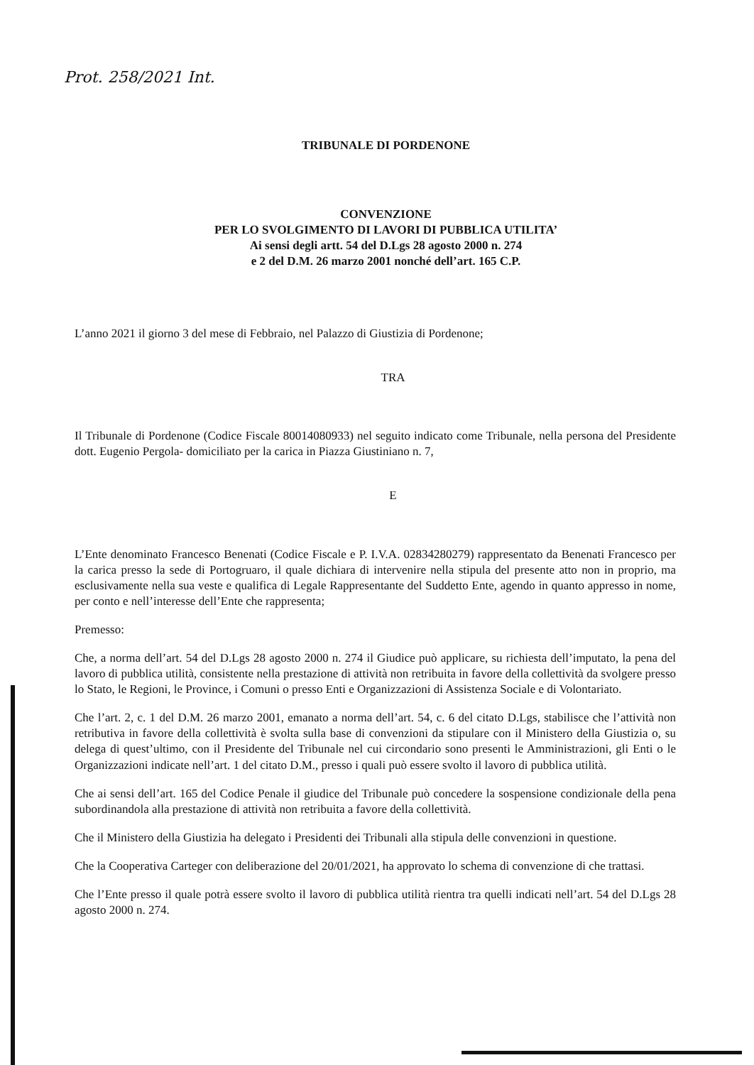Prot. 258/2021 Int.
TRIBUNALE DI PORDENONE
CONVENZIONE
PER LO SVOLGIMENTO DI LAVORI DI PUBBLICA UTILITA’
Ai sensi degli artt. 54 del D.Lgs 28 agosto 2000 n. 274
e 2 del D.M. 26 marzo 2001 nonché dell’art. 165 C.P.
L’anno 2021 il giorno 3 del mese di Febbraio, nel Palazzo di Giustizia di Pordenone;
TRA
Il Tribunale di Pordenone (Codice Fiscale 80014080933) nel seguito indicato come Tribunale, nella persona del Presidente dott. Eugenio Pergola- domiciliato per la carica in Piazza Giustiniano n. 7,
E
L’Ente denominato Francesco Benenati (Codice Fiscale e P. I.V.A. 02834280279) rappresentato da Benenati Francesco per la carica presso la sede di Portogruaro, il quale dichiara di intervenire nella stipula del presente atto non in proprio, ma esclusivamente nella sua veste e qualifica di Legale Rappresentante del Suddetto Ente, agendo in quanto appresso in nome, per conto e nell’interesse dell’Ente che rappresenta;
Premesso:
Che, a norma dell’art. 54 del D.Lgs 28 agosto 2000 n. 274 il Giudice può applicare, su richiesta dell’imputato, la pena del lavoro di pubblica utilità, consistente nella prestazione di attività non retribuita in favore della collettività da svolgere presso lo Stato, le Regioni, le Province, i Comuni o presso Enti e Organizzazioni di Assistenza Sociale e di Volontariato.
Che l’art. 2, c. 1 del D.M. 26 marzo 2001, emanato a norma dell’art. 54, c. 6 del citato D.Lgs, stabilisce che l’attività non retributiva in favore della collettività è svolta sulla base di convenzioni da stipulare con il Ministero della Giustizia o, su delega di quest’ultimo, con il Presidente del Tribunale nel cui circondario sono presenti le Amministrazioni, gli Enti o le Organizzazioni indicate nell’art. 1 del citato D.M., presso i quali può essere svolto il lavoro di pubblica utilità.
Che ai sensi dell’art. 165 del Codice Penale il giudice del Tribunale può concedere la sospensione condizionale della pena subordinandola alla prestazione di attività non retribuita a favore della collettività.
Che il Ministero della Giustizia ha delegato i Presidenti dei Tribunali alla stipula delle convenzioni in questione.
Che la Cooperativa Carteger con deliberazione del 20/01/2021, ha approvato lo schema di convenzione di che trattasi.
Che l’Ente presso il quale potrà essere svolto il lavoro di pubblica utilità rientra tra quelli indicati nell’art. 54 del D.Lgs 28 agosto 2000 n. 274.